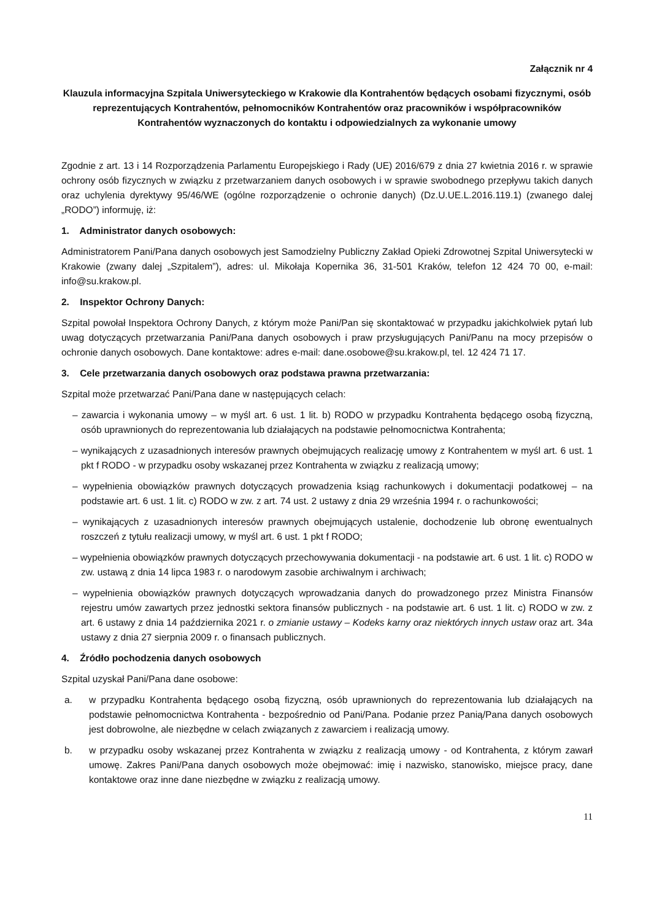Załącznik nr 4
Klauzula informacyjna Szpitala Uniwersyteckiego w Krakowie dla Kontrahentów będących osobami fizycznymi, osób reprezentujących Kontrahentów, pełnomocników Kontrahentów oraz pracowników i współpracowników Kontrahentów wyznaczonych do kontaktu i odpowiedzialnych za wykonanie umowy
Zgodnie z art. 13 i 14 Rozporządzenia Parlamentu Europejskiego i Rady (UE) 2016/679 z dnia 27 kwietnia 2016 r. w sprawie ochrony osób fizycznych w związku z przetwarzaniem danych osobowych i w sprawie swobodnego przepływu takich danych oraz uchylenia dyrektywy 95/46/WE (ogólne rozporządzenie o ochronie danych) (Dz.U.UE.L.2016.119.1) (zwanego dalej „RODO”) informuję, iż:
1. Administrator danych osobowych:
Administratorem Pani/Pana danych osobowych jest Samodzielny Publiczny Zakład Opieki Zdrowotnej Szpital Uniwersytecki w Krakowie (zwany dalej „Szpitalem”), adres: ul. Mikołaja Kopernika 36, 31-501 Kraków, telefon 12 424 70 00, e-mail: info@su.krakow.pl.
2. Inspektor Ochrony Danych:
Szpital powołał Inspektora Ochrony Danych, z którym może Pani/Pan się skontaktować w przypadku jakichkolwiek pytań lub uwag dotyczących przetwarzania Pani/Pana danych osobowych i praw przysługujących Pani/Panu na mocy przepisów o ochronie danych osobowych. Dane kontaktowe: adres e-mail: dane.osobowe@su.krakow.pl, tel. 12 424 71 17.
3. Cele przetwarzania danych osobowych oraz podstawa prawna przetwarzania:
Szpital może przetwarzać Pani/Pana dane w następujących celach:
– zawarcia i wykonania umowy – w myśl art. 6 ust. 1 lit. b) RODO w przypadku Kontrahenta będącego osobą fizyczną, osób uprawnionych do reprezentowania lub działających na podstawie pełnomocnictwa Kontrahenta;
– wynikających z uzasadnionych interesów prawnych obejmujących realizację umowy z Kontrahentem w myśl art. 6 ust. 1 pkt f RODO - w przypadku osoby wskazanej przez Kontrahenta w związku z realizacją umowy;
– wypełnienia obowiązków prawnych dotyczących prowadzenia ksiąg rachunkowych i dokumentacji podatkowej – na podstawie art. 6 ust. 1 lit. c) RODO w zw. z art. 74 ust. 2 ustawy z dnia 29 września 1994 r. o rachunkowości;
– wynikających z uzasadnionych interesów prawnych obejmujących ustalenie, dochodzenie lub obronę ewentualnych roszczeń z tytułu realizacji umowy, w myśl art. 6 ust. 1 pkt f RODO;
– wypełnienia obowiązków prawnych dotyczących przechowywania dokumentacji - na podstawie art. 6 ust. 1 lit. c) RODO w zw. ustawą z dnia 14 lipca 1983 r. o narodowym zasobie archiwalnym i archiwach;
– wypełnienia obowiązków prawnych dotyczących wprowadzania danych do prowadzonego przez Ministra Finansów rejestru umów zawartych przez jednostki sektora finansów publicznych - na podstawie art. 6 ust. 1 lit. c) RODO w zw. z art. 6 ustawy z dnia 14 października 2021 r. o zmianie ustawy – Kodeks karny oraz niektórych innych ustaw oraz art. 34a ustawy z dnia 27 sierpnia 2009 r. o finansach publicznych.
4. Źródło pochodzenia danych osobowych
Szpital uzyskał Pani/Pana dane osobowe:
a. w przypadku Kontrahenta będącego osobą fizyczną, osób uprawnionych do reprezentowania lub działających na podstawie pełnomocnictwa Kontrahenta - bezpośrednio od Pani/Pana. Podanie przez Panią/Pana danych osobowych jest dobrowolne, ale niezbędne w celach związanych z zawarciem i realizacją umowy.
b. w przypadku osoby wskazanej przez Kontrahenta w związku z realizacją umowy - od Kontrahenta, z którym zawarł umowę. Zakres Pani/Pana danych osobowych może obejmować: imię i nazwisko, stanowisko, miejsce pracy, dane kontaktowe oraz inne dane niezbędne w związku z realizacją umowy.
11